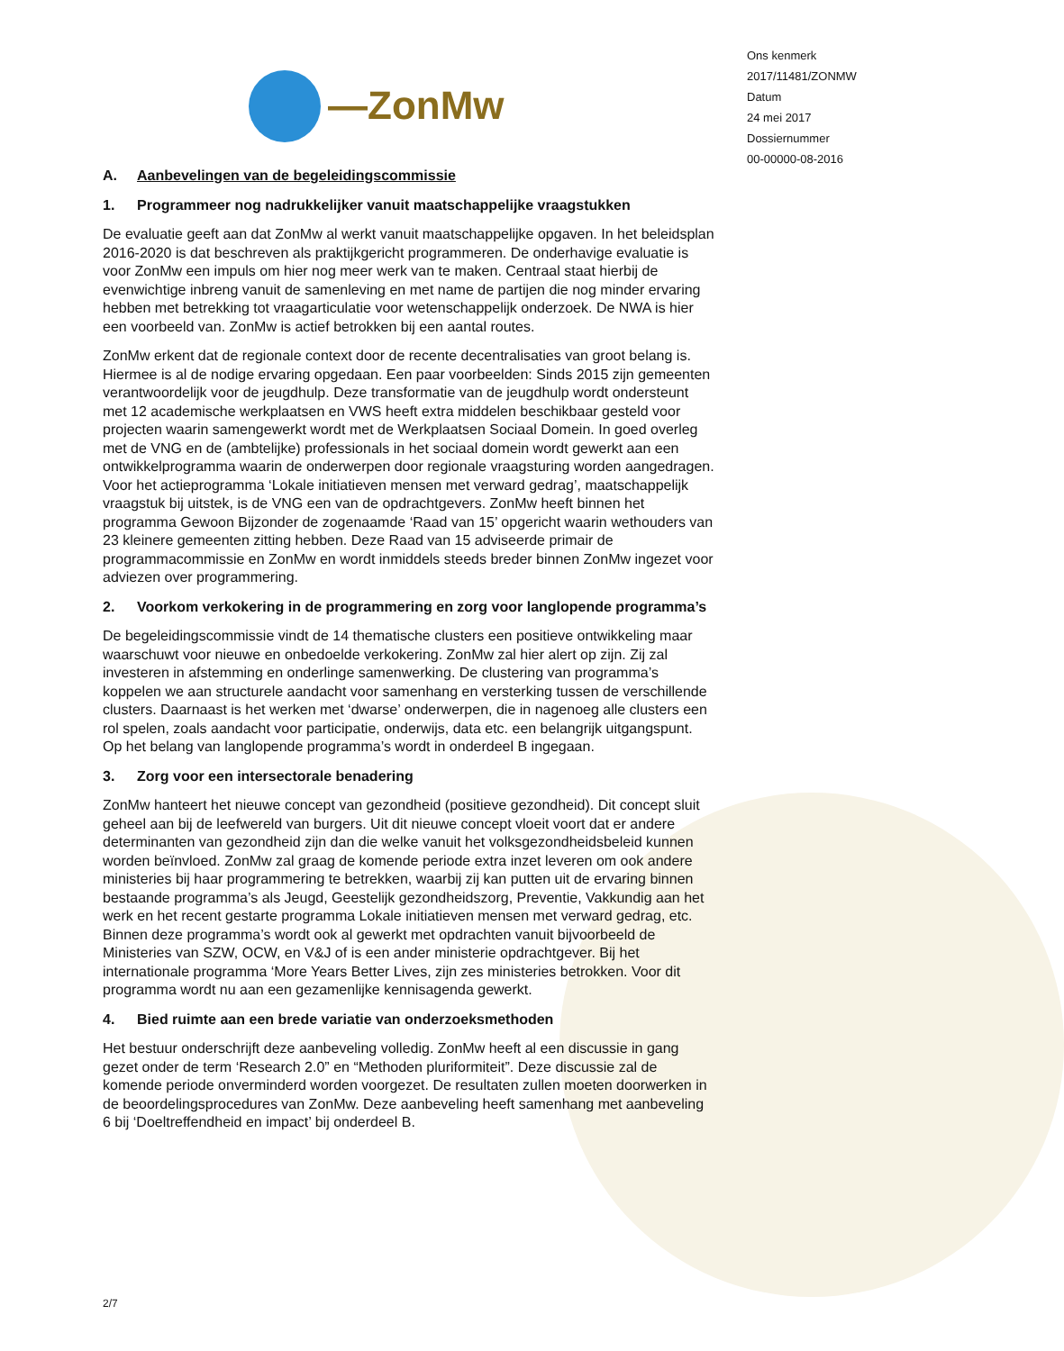Ons kenmerk
2017/11481/ZONMW
Datum
24 mei 2017
Dossiernummer
00-00000-08-2016
—ZonMw
A. Aanbevelingen van de begeleidingscommissie
1. Programmeer nog nadrukkelijker vanuit maatschappelijke vraagstukken
De evaluatie geeft aan dat ZonMw al werkt vanuit maatschappelijke opgaven. In het beleidsplan 2016-2020 is dat beschreven als praktijkgericht programmeren. De onderhavige evaluatie is voor ZonMw een impuls om hier nog meer werk van te maken. Centraal staat hierbij de evenwichtige inbreng vanuit de samenleving en met name de partijen die nog minder ervaring hebben met betrekking tot vraagarticulatie voor wetenschappelijk onderzoek. De NWA is hier een voorbeeld van. ZonMw is actief betrokken bij een aantal routes.
ZonMw erkent dat de regionale context door de recente decentralisaties van groot belang is. Hiermee is al de nodige ervaring opgedaan. Een paar voorbeelden: Sinds 2015 zijn gemeenten verantwoordelijk voor de jeugdhulp. Deze transformatie van de jeugdhulp wordt ondersteunt met 12 academische werkplaatsen en VWS heeft extra middelen beschikbaar gesteld voor projecten waarin samengewerkt wordt met de Werkplaatsen Sociaal Domein. In goed overleg met de VNG en de (ambtelijke) professionals in het sociaal domein wordt gewerkt aan een ontwikkelprogramma waarin de onderwerpen door regionale vraagsturing worden aangedragen. Voor het actieprogramma ‘Lokale initiatieven mensen met verward gedrag’, maatschappelijk vraagstuk bij uitstek, is de VNG een van de opdrachtgevers. ZonMw heeft binnen het programma Gewoon Bijzonder de zogenaamde ‘Raad van 15’ opgericht waarin wethouders van 23 kleinere gemeenten zitting hebben. Deze Raad van 15 adviseerde primair de programmacommissie en ZonMw en wordt inmiddels steeds breder binnen ZonMw ingezet voor adviezen over programmering.
2. Voorkom verkokering in de programmering en zorg voor langlopende programma’s
De begeleidingscommissie vindt de 14 thematische clusters een positieve ontwikkeling maar waarschuwt voor nieuwe en onbedoelde verkokering. ZonMw zal hier alert op zijn. Zij zal investeren in afstemming en onderlinge samenwerking. De clustering van programma’s koppelen we aan structurele aandacht voor samenhang en versterking tussen de verschillende clusters. Daarnaast is het werken met ‘dwarse’ onderwerpen, die in nagenoeg alle clusters een rol spelen, zoals aandacht voor participatie, onderwijs, data etc. een belangrijk uitgangspunt. Op het belang van langlopende programma’s wordt in onderdeel B ingegaan.
3. Zorg voor een intersectorale benadering
ZonMw hanteert het nieuwe concept van gezondheid (positieve gezondheid). Dit concept sluit geheel aan bij de leefwereld van burgers. Uit dit nieuwe concept vloeit voort dat er andere determinanten van gezondheid zijn dan die welke vanuit het volksgezondheidsbeleid kunnen worden beïnvloed. ZonMw zal graag de komende periode extra inzet leveren om ook andere ministeries bij haar programmering te betrekken, waarbij zij kan putten uit de ervaring binnen bestaande programma’s als Jeugd, Geestelijk gezondheidszorg, Preventie, Vakkundig aan het werk en het recent gestarte programma Lokale initiatieven mensen met verward gedrag, etc. Binnen deze programma’s wordt ook al gewerkt met opdrachten vanuit bijvoorbeeld de Ministeries van SZW, OCW, en V&J of is een ander ministerie opdrachtgever. Bij het internationale programma ‘More Years Better Lives, zijn zes ministeries betrokken. Voor dit programma wordt nu aan een gezamenlijke kennisagenda gewerkt.
4. Bied ruimte aan een brede variatie van onderzoeksmethoden
Het bestuur onderschrijft deze aanbeveling volledig. ZonMw heeft al een discussie in gang gezet onder de term ‘Research 2.0” en “Methoden pluriformiteit”. Deze discussie zal de komende periode onverminderd worden voorgezet. De resultaten zullen moeten doorwerken in de beoordelingsprocedures van ZonMw. Deze aanbeveling heeft samenhang met aanbeveling 6 bij ‘Doeltreffendheid en impact’ bij onderdeel B.
2/7